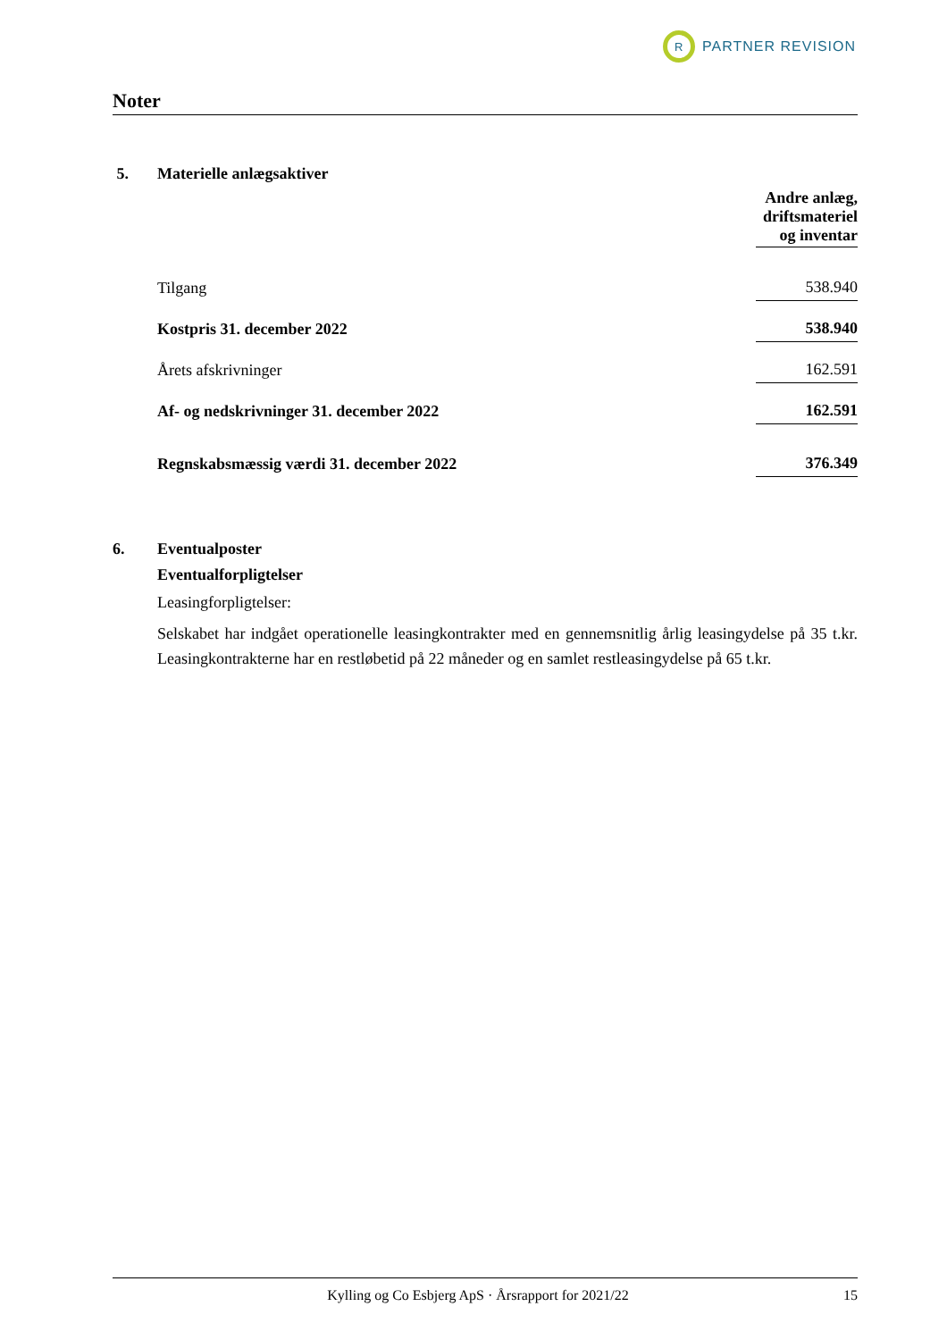R
PARTNER REVISION
Noter
| 5. | Materielle anlægsaktiver | |
| | | Andre anlæg, driftsmateriel og inventar |
| | Tilgang | 538.940 |
| | Kostpris 31. december 2022 | 538.940 |
| | Årets afskrivninger | 162.591 |
| | Af- og nedskrivninger 31. december 2022 | 162.591 |
| | Regnskabsmæssig værdi 31. december 2022 | 376.349 |
6. Eventualposter
Eventualforpligtelser
Leasingforpligtelser:
Selskabet har indgået operationelle leasingkontrakter med en gennemsnitlig årlig leasingydelse på 35 t.kr. Leasingkontrakterne har en restløbetid på 22 måneder og en samlet restleasingydelse på 65 t.kr.
Kylling og Co Esbjerg ApS · Årsrapport for 2021/22 15